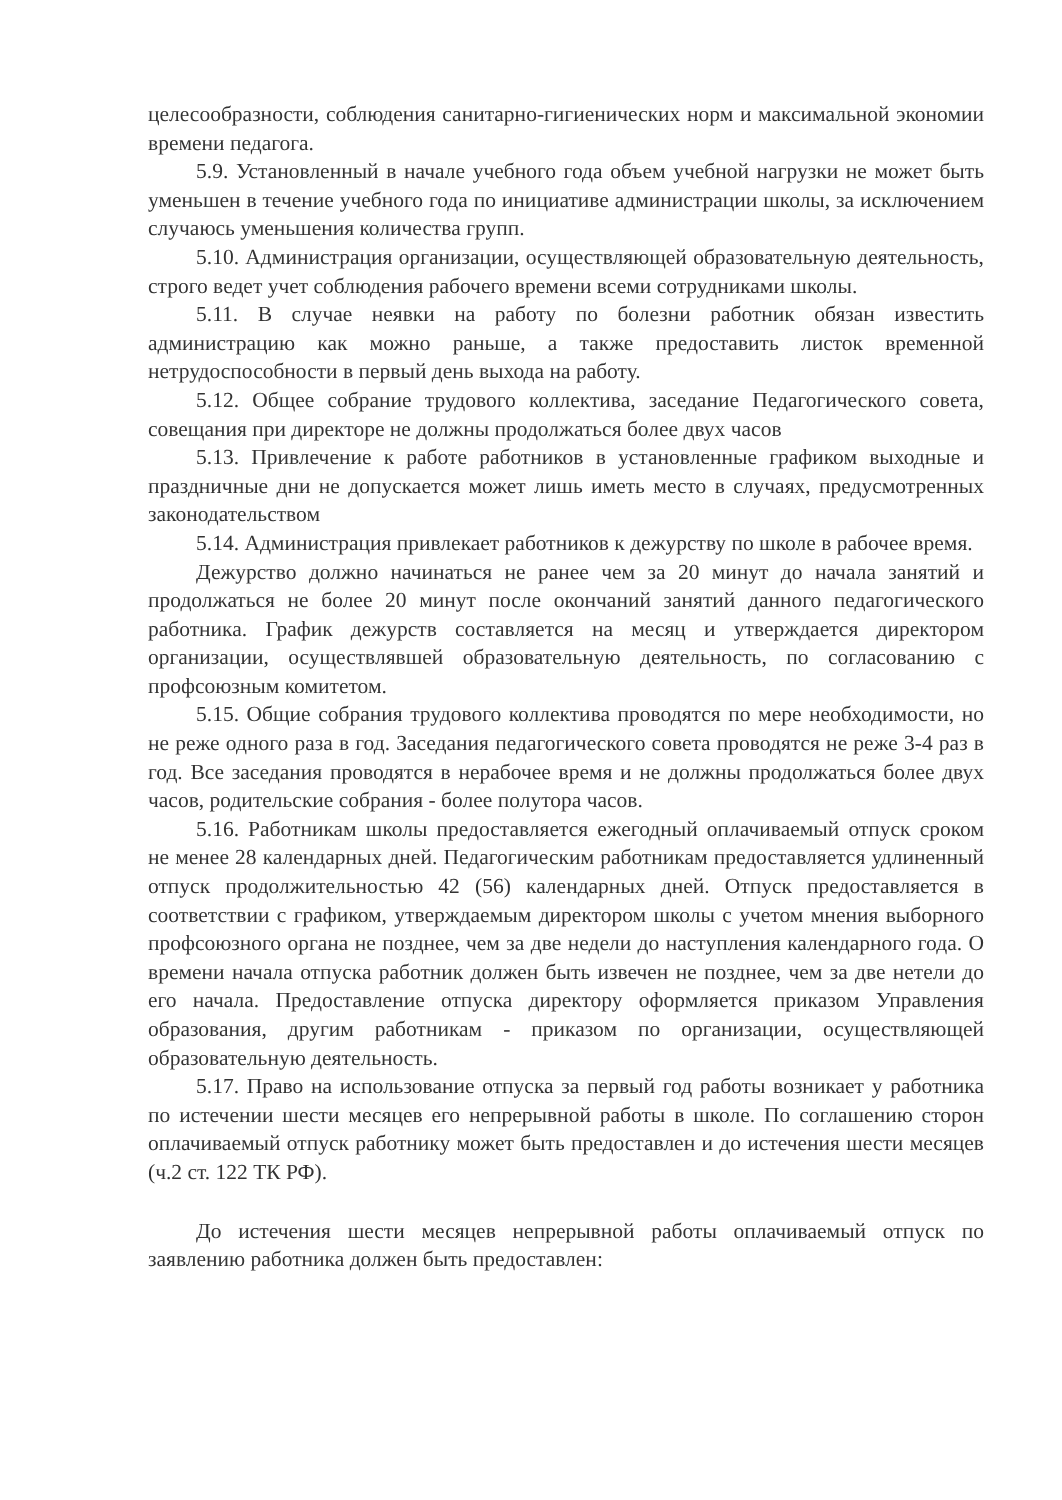целесообразности, соблюдения санитарно-гигиенических норм и максимальной экономии времени педагога.
5.9. Установленный в начале учебного года объем учебной нагрузки не может быть уменьшен в течение учебного года по инициативе администрации школы, за исключением случаюсь уменьшения количества групп.
5.10. Администрация организации, осуществляющей образовательную деятельность, строго ведет учет соблюдения рабочего времени всеми сотрудниками школы.
5.11. В случае неявки на работу по болезни работник обязан известить администрацию как можно раньше, а также предоставить листок временной нетрудоспособности в первый день выхода на работу.
5.12. Общее собрание трудового коллектива, заседание Педагогического совета, совещания при директоре не должны продолжаться более двух часов
5.13. Привлечение к работе работников в установленные графиком выходные и праздничные дни не допускается может лишь иметь место в случаях, предусмотренных законодательством
5.14. Администрация привлекает работников к дежурству по школе в рабочее время.
Дежурство должно начинаться не ранее чем за 20 минут до начала занятий и продолжаться не более 20 минут после окончаний занятий данного педагогического работника. График дежурств составляется на месяц и утверждается директором организации, осуществлявшей образовательную деятельность, по согласованию с профсоюзным комитетом.
5.15. Общие собрания трудового коллектива проводятся по мере необходимости, но не реже одного раза в год. Заседания педагогического совета проводятся не реже 3-4 раз в год. Все заседания проводятся в нерабочее время и не должны продолжаться более двух часов, родительские собрания - более полутора часов.
5.16. Работникам школы предоставляется ежегодный оплачиваемый отпуск сроком не менее 28 календарных дней. Педагогическим работникам предоставляется удлиненный отпуск продолжительностью 42 (56) календарных дней. Отпуск предоставляется в соответствии с графиком, утверждаемым директором школы с учетом мнения выборного профсоюзного органа не позднее, чем за две недели до наступления календарного года. О времени начала отпуска работник должен быть извечен не позднее, чем за две нетели до его начала. Предоставление отпуска директору оформляется приказом Управления образования, другим работникам - приказом по организации, осуществляющей образовательную деятельность.
5.17. Право на использование отпуска за первый год работы возникает у работника по истечении шести месяцев его непрерывной работы в школе. По соглашению сторон оплачиваемый отпуск работнику может быть предоставлен и до истечения шести месяцев (ч.2 ст. 122 ТК РФ).
До истечения шести месяцев непрерывной работы оплачиваемый отпуск по заявлению работника должен быть предоставлен: